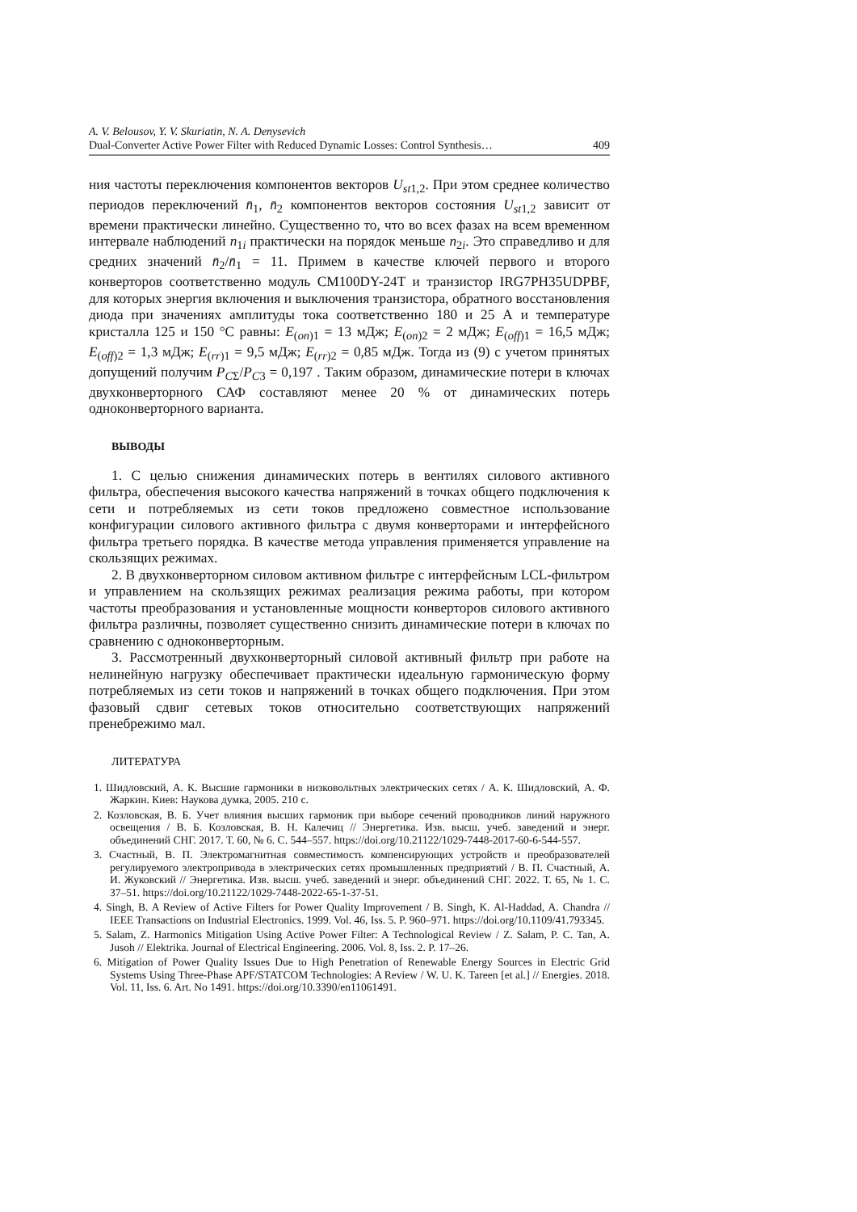A. V. Belousov, Y. V. Skuriatin, N. A. Denysevich
Dual-Converter Active Power Filter with Reduced Dynamic Losses: Control Synthesis… 409
ния частоты переключения компонентов векторов U<sub>st</sub><sub>1,2</sub>. При этом среднее количество периодов переключений n̄<sub>1</sub>, n̄<sub>2</sub> компонентов векторов состояния U<sub>st</sub><sub>1,2</sub> зависит от времени практически линейно. Существенно то, что во всех фазах на всем временном интервале наблюдений n<sub>1i</sub> практически на порядок меньше n<sub>2i</sub>. Это справедливо и для средних значений n̄<sub>2</sub>/n̄<sub>1</sub> = 11. Примем в качестве ключей первого и второго конверторов соответственно модуль CM100DY-24T и транзистор IRG7PH35UDPBF, для которых энергия включения и выключения транзистора, обратного восстановления диода при значениях амплитуды тока соответственно 180 и 25 А и температуре кристалла 125 и 150 °С равны: E<sub>(on)1</sub> = 13 мДж; E<sub>(on)2</sub> = 2 мДж; E<sub>(off)1</sub> = 16,5 мДж; E<sub>(off)2</sub> = 1,3 мДж; E<sub>(rr)1</sub> = 9,5 мДж; E<sub>(rr)2</sub> = 0,85 мДж. Тогда из (9) с учетом принятых допущений получим P<sub>CΣ</sub>/P<sub>C3</sub> = 0,197 . Таким образом, динамические потери в ключах двухконверторного САФ составляют менее 20 % от динамических потерь одноконверторного варианта.
ВЫВОДЫ
1. С целью снижения динамических потерь в вентилях силового активного фильтра, обеспечения высокого качества напряжений в точках общего подключения к сети и потребляемых из сети токов предложено совместное использование конфигурации силового активного фильтра с двумя конверторами и интерфейсного фильтра третьего порядка. В качестве метода управления применяется управление на скользящих режимах.
2. В двухконверторном силовом активном фильтре с интерфейсным LCL-фильтром и управлением на скользящих режимах реализация режима работы, при котором частоты преобразования и установленные мощности конверторов силового активного фильтра различны, позволяет существенно снизить динамические потери в ключах по сравнению с одноконверторным.
3. Рассмотренный двухконверторный силовой активный фильтр при работе на нелинейную нагрузку обеспечивает практически идеальную гармоническую форму потребляемых из сети токов и напряжений в точках общего подключения. При этом фазовый сдвиг сетевых токов относительно соответствующих напряжений пренебрежимо мал.
ЛИТЕРАТУРА
1. Шидловский, А. К. Высшие гармоники в низковольтных электрических сетях / А. К. Шидловский, А. Ф. Жаркин. Киев: Наукова думка, 2005. 210 с.
2. Козловская, В. Б. Учет влияния высших гармоник при выборе сечений проводников линий наружного освещения / В. Б. Козловская, В. Н. Калечиц // Энергетика. Изв. высш. учеб. заведений и энерг. объединений СНГ. 2017. Т. 60, № 6. С. 544–557. https://doi.org/10.21122/1029-7448-2017-60-6-544-557.
3. Счастный, В. П. Электромагнитная совместимость компенсирующих устройств и преобразователей регулируемого электропривода в электрических сетях промышленных предприятий / В. П. Счастный, А. И. Жуковский // Энергетика. Изв. высш. учеб. заведений и энерг. объединений СНГ. 2022. Т. 65, № 1. С. 37–51. https://doi.org/10.21122/1029-7448-2022-65-1-37-51.
4. Singh, B. A Review of Active Filters for Power Quality Improvement / B. Singh, K. Al-Haddad, A. Chandra // IEEE Transactions on Industrial Electronics. 1999. Vol. 46, Iss. 5. P. 960–971. https://doi.org/10.1109/41.793345.
5. Salam, Z. Harmonics Mitigation Using Active Power Filter: A Technological Review / Z. Salam, P. C. Tan, A. Jusoh // Elektrika. Journal of Electrical Engineering. 2006. Vol. 8, Iss. 2. P. 17–26.
6. Mitigation of Power Quality Issues Due to High Penetration of Renewable Energy Sources in Electric Grid Systems Using Three-Phase APF/STATCOM Technologies: A Review / W. U. K. Tareen [et al.] // Energies. 2018. Vol. 11, Iss. 6. Art. No 1491. https://doi.org/10.3390/en11061491.